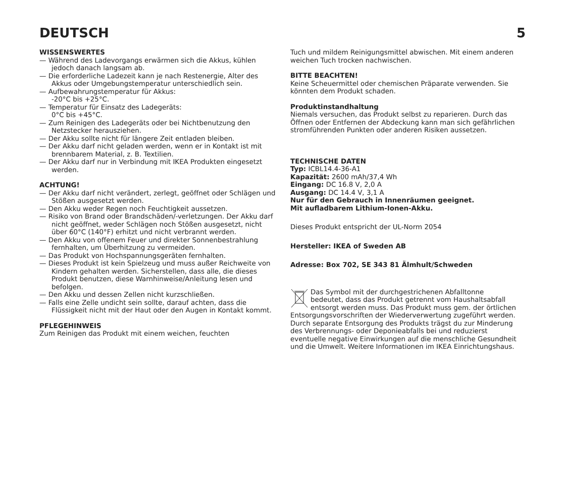DEUTSCH 5
WISSENSWERTES
— Während des Ladevorgangs erwärmen sich die Akkus, kühlen jedoch danach langsam ab.
— Die erforderliche Ladezeit kann je nach Restenergie, Alter des Akkus oder Umgebungstemperatur unterschiedlich sein.
— Aufbewahrungstemperatur für Akkus:
-20°C bis +25°C.
— Temperatur für Einsatz des Ladegeräts:
0°C bis +45°C.
— Zum Reinigen des Ladegeräts oder bei Nichtbenutzung den Netzstecker herausziehen.
— Der Akku sollte nicht für längere Zeit entladen bleiben.
— Der Akku darf nicht geladen werden, wenn er in Kontakt ist mit brennbarem Material, z. B. Textilien.
— Der Akku darf nur in Verbindung mit IKEA Produkten eingesetzt werden.
ACHTUNG!
— Der Akku darf nicht verändert, zerlegt, geöffnet oder Schlägen und Stößen ausgesetzt werden.
— Den Akku weder Regen noch Feuchtigkeit aussetzen.
— Risiko von Brand oder Brandschäden/-verletzungen. Der Akku darf nicht geöffnet, weder Schlägen noch Stößen ausgesetzt, nicht über 60°C (140°F) erhitzt und nicht verbrannt werden.
— Den Akku von offenem Feuer und direkter Sonnenbestrahlung fernhalten, um Überhitzung zu vermeiden.
— Das Produkt von Hochspannungsgeräten fernhalten.
— Dieses Produkt ist kein Spielzeug und muss außer Reichweite von Kindern gehalten werden. Sicherstellen, dass alle, die dieses Produkt benutzen, diese Warnhinweise/Anleitung lesen und befolgen.
— Den Akku und dessen Zellen nicht kurzschließen.
— Falls eine Zelle undicht sein sollte, darauf achten, dass die Flüssigkeit nicht mit der Haut oder den Augen in Kontakt kommt.
PFLEGEHINWEIS
Zum Reinigen das Produkt mit einem weichen, feuchten
Tuch und mildem Reinigungsmittel abwischen. Mit einem anderen weichen Tuch trocken nachwischen.
BITTE BEACHTEN!
Keine Scheuermittel oder chemischen Präparate verwenden. Sie könnten dem Produkt schaden.
Produktinstandhaltung
Niemals versuchen, das Produkt selbst zu reparieren. Durch das Öffnen oder Entfernen der Abdeckung kann man sich gefährlichen stromführenden Punkten oder anderen Risiken aussetzen.
TECHNISCHE DATEN
Typ: ICBL14.4-36-A1
Kapazität: 2600 mAh/37,4 Wh
Eingang: DC 16.8 V, 2,0 A
Ausgang: DC 14.4 V, 3,1 A
Nur für den Gebrauch in Innenräumen geeignet.
Mit aufladbarem Lithium-Ionen-Akku.
Dieses Produkt entspricht der UL-Norm 2054
Hersteller: IKEA of Sweden AB
Adresse: Box 702, SE 343 81 Älmhult/Schweden
Das Symbol mit der durchgestrichenen Abfalltonne bedeutet, dass das Produkt getrennt vom Haushaltsabfall entsorgt werden muss. Das Produkt muss gem. der örtlichen Entsorgungsvorschriften der Wiederverwertung zugeführt werden. Durch separate Entsorgung des Produkts trägst du zur Minderung des Verbrennungs- oder Deponieabfalls bei und reduzierst eventuelle negative Einwirkungen auf die menschliche Gesundheit und die Umwelt. Weitere Informationen im IKEA Einrichtungshaus.